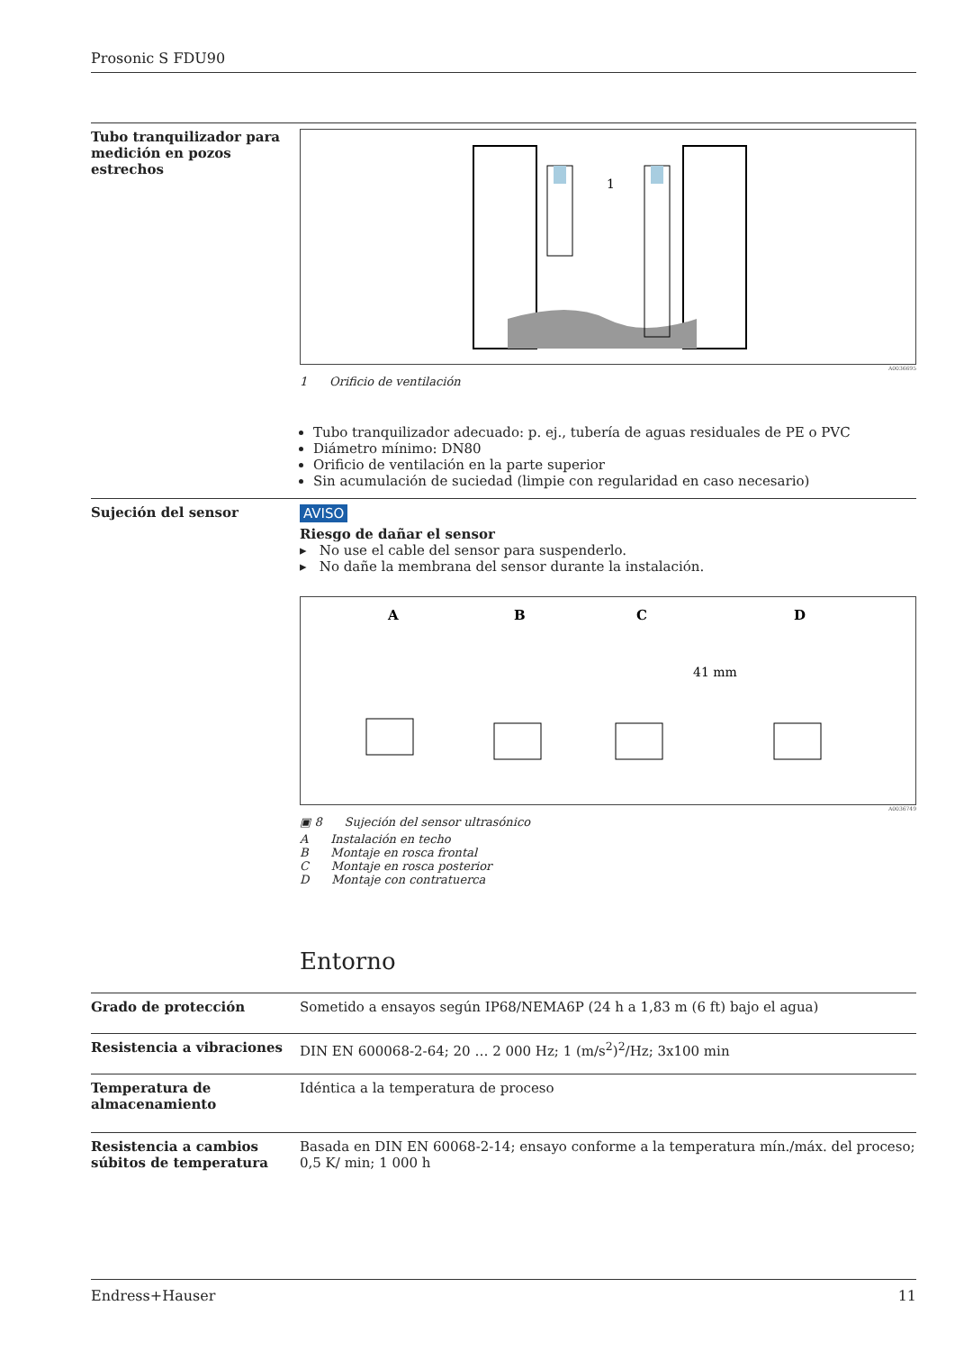Prosonic S FDU90
Tubo tranquilizador para medición en pozos estrechos
1
A0036695
1 Orificio de ventilación
Tubo tranquilizador adecuado: p. ej., tubería de aguas residuales de PE o PVC
Diámetro mínimo: DN80
Orificio de ventilación en la parte superior
Sin acumulación de suciedad (limpie con regularidad en caso necesario)
Sujeción del sensor AVISO
Riesgo de dañar el sensor
▸ No use el cable del sensor para suspenderlo.
▸ No dañe la membrana del sensor durante la instalación.
A
B
C
D
41 mm
A0036749
▣ 8 Sujeción del sensor ultrasónico
A Instalación en techo
B Montaje en rosca frontal
C Montaje en rosca posterior
D Montaje con contratuerca
Entorno
Grado de protección Sometido a ensayos según IP68/NEMA6P (24 h a 1,83 m (6 ft) bajo el agua)
Resistencia a vibraciones DIN EN 600068-2-64; 20 … 2 000 Hz; 1 (m/s<sup>2</sup>)<sup>2</sup>/Hz; 3x100 min
Temperatura de almacenamiento
Idéntica a la temperatura de proceso
Resistencia a cambios súbitos de temperatura
Basada en DIN EN 60068-2-14; ensayo conforme a la temperatura mín./máx. del proceso; 0,5 K/ min; 1 000 h
Endress+Hauser 11